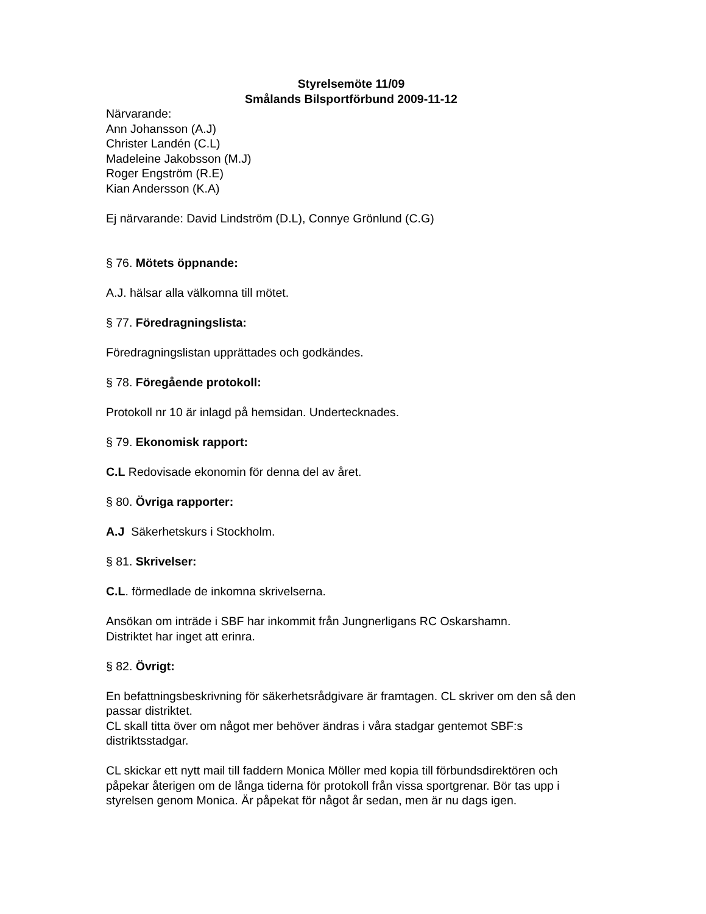Styrelsemöte 11/09
Smålands Bilsportförbund 2009-11-12
Närvarande:
Ann Johansson (A.J)
Christer Landén (C.L)
Madeleine Jakobsson (M.J)
Roger Engström (R.E)
Kian Andersson (K.A)
Ej närvarande: David Lindström (D.L), Connye Grönlund (C.G)
§ 76. Mötets öppnande:
A.J. hälsar alla välkomna till mötet.
§ 77. Föredragningslista:
Föredragningslistan upprättades och godkändes.
§ 78. Föregående protokoll:
Protokoll nr 10 är inlagd på hemsidan. Undertecknades.
§ 79. Ekonomisk rapport:
C.L Redovisade ekonomin för denna del av året.
§ 80. Övriga rapporter:
A.J Säkerhetskurs i Stockholm.
§ 81. Skrivelser:
C.L. förmedlade de inkomna skrivelserna.
Ansökan om inträde i SBF har inkommit från Jungnerligans RC Oskarshamn.
Distriktet har inget att erinra.
§ 82. Övrigt:
En befattningsbeskrivning för säkerhetsrådgivare är framtagen. CL skriver om den så den passar distriktet.
CL skall titta över om något mer behöver ändras i våra stadgar gentemot SBF:s distriktsstadgar.
CL skickar ett nytt mail till faddern Monica Möller med kopia till förbundsdirektören och påpekar återigen om de långa tiderna för protokoll från vissa sportgrenar. Bör tas upp i styrelsen genom Monica. Är påpekat för något år sedan, men är nu dags igen.